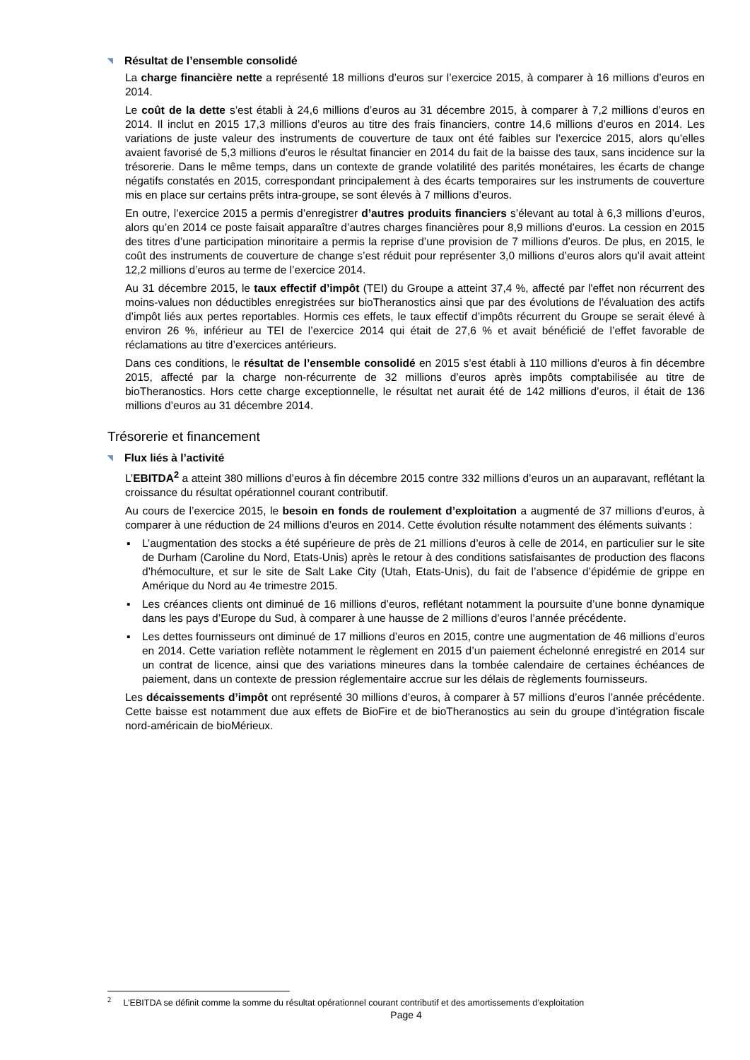◥ Résultat de l’ensemble consolidé
La charge financière nette a représenté 18 millions d’euros sur l’exercice 2015, à comparer à 16 millions d’euros en 2014.
Le coût de la dette s’est établi à 24,6 millions d’euros au 31 décembre 2015, à comparer à 7,2 millions d’euros en 2014. Il inclut en 2015 17,3 millions d’euros au titre des frais financiers, contre 14,6 millions d’euros en 2014. Les variations de juste valeur des instruments de couverture de taux ont été faibles sur l’exercice 2015, alors qu’elles avaient favorisé de 5,3 millions d’euros le résultat financier en 2014 du fait de la baisse des taux, sans incidence sur la trésorerie. Dans le même temps, dans un contexte de grande volatilité des parités monétaires, les écarts de change négatifs constatés en 2015, correspondant principalement à des écarts temporaires sur les instruments de couverture mis en place sur certains prêts intra-groupe, se sont élevés à 7 millions d’euros.
En outre, l’exercice 2015 a permis d’enregistrer d’autres produits financiers s’élevant au total à 6,3 millions d’euros, alors qu’en 2014 ce poste faisait apparaître d’autres charges financières pour 8,9 millions d’euros. La cession en 2015 des titres d’une participation minoritaire a permis la reprise d’une provision de 7 millions d’euros. De plus, en 2015, le coût des instruments de couverture de change s’est réduit pour représenter 3,0 millions d’euros alors qu’il avait atteint 12,2 millions d’euros au terme de l’exercice 2014.
Au 31 décembre 2015, le taux effectif d’impôt (TEI) du Groupe a atteint 37,4 %, affecté par l'effet non récurrent des moins-values non déductibles enregistrées sur bioTheranostics ainsi que par des évolutions de l’évaluation des actifs d’impôt liés aux pertes reportables. Hormis ces effets, le taux effectif d’impôts récurrent du Groupe se serait élevé à environ 26 %, inférieur au TEI de l’exercice 2014 qui était de 27,6 % et avait bénéficié de l’effet favorable de réclamations au titre d’exercices antérieurs.
Dans ces conditions, le résultat de l’ensemble consolidé en 2015 s’est établi à 110 millions d’euros à fin décembre 2015, affecté par la charge non-récurrente de 32 millions d’euros après impôts comptabilisée au titre de bioTheranostics. Hors cette charge exceptionnelle, le résultat net aurait été de 142 millions d’euros, il était de 136 millions d’euros au 31 décembre 2014.
Trésorerie et financement
◥ Flux liés à l’activité
L’EBITDA<sup>2</sup> a atteint 380 millions d’euros à fin décembre 2015 contre 332 millions d’euros un an auparavant, reflétant la croissance du résultat opérationnel courant contributif.
Au cours de l’exercice 2015, le besoin en fonds de roulement d’exploitation a augmenté de 37 millions d’euros, à comparer à une réduction de 24 millions d’euros en 2014. Cette évolution résulte notamment des éléments suivants :
▪ L’augmentation des stocks a été supérieure de près de 21 millions d’euros à celle de 2014, en particulier sur le site de Durham (Caroline du Nord, Etats-Unis) après le retour à des conditions satisfaisantes de production des flacons d’hémoculture, et sur le site de Salt Lake City (Utah, Etats-Unis), du fait de l’absence d’épidémie de grippe en Amérique du Nord au 4e trimestre 2015.
▪ Les créances clients ont diminué de 16 millions d’euros, reflétant notamment la poursuite d’une bonne dynamique dans les pays d’Europe du Sud, à comparer à une hausse de 2 millions d’euros l’année précédente.
▪ Les dettes fournisseurs ont diminué de 17 millions d’euros en 2015, contre une augmentation de 46 millions d’euros en 2014. Cette variation reflète notamment le règlement en 2015 d’un paiement échelonné enregistré en 2014 sur un contrat de licence, ainsi que des variations mineures dans la tombée calendaire de certaines échéances de paiement, dans un contexte de pression réglementaire accrue sur les délais de règlements fournisseurs.
Les décaissements d’impôt ont représenté 30 millions d’euros, à comparer à 57 millions d’euros l’année précédente. Cette baisse est notamment due aux effets de BioFire et de bioTheranostics au sein du groupe d’intégration fiscale nord-américain de bioMérieux.
<sup>2</sup> L’EBITDA se définit comme la somme du résultat opérationnel courant contributif et des amortissements d’exploitation
Page 4